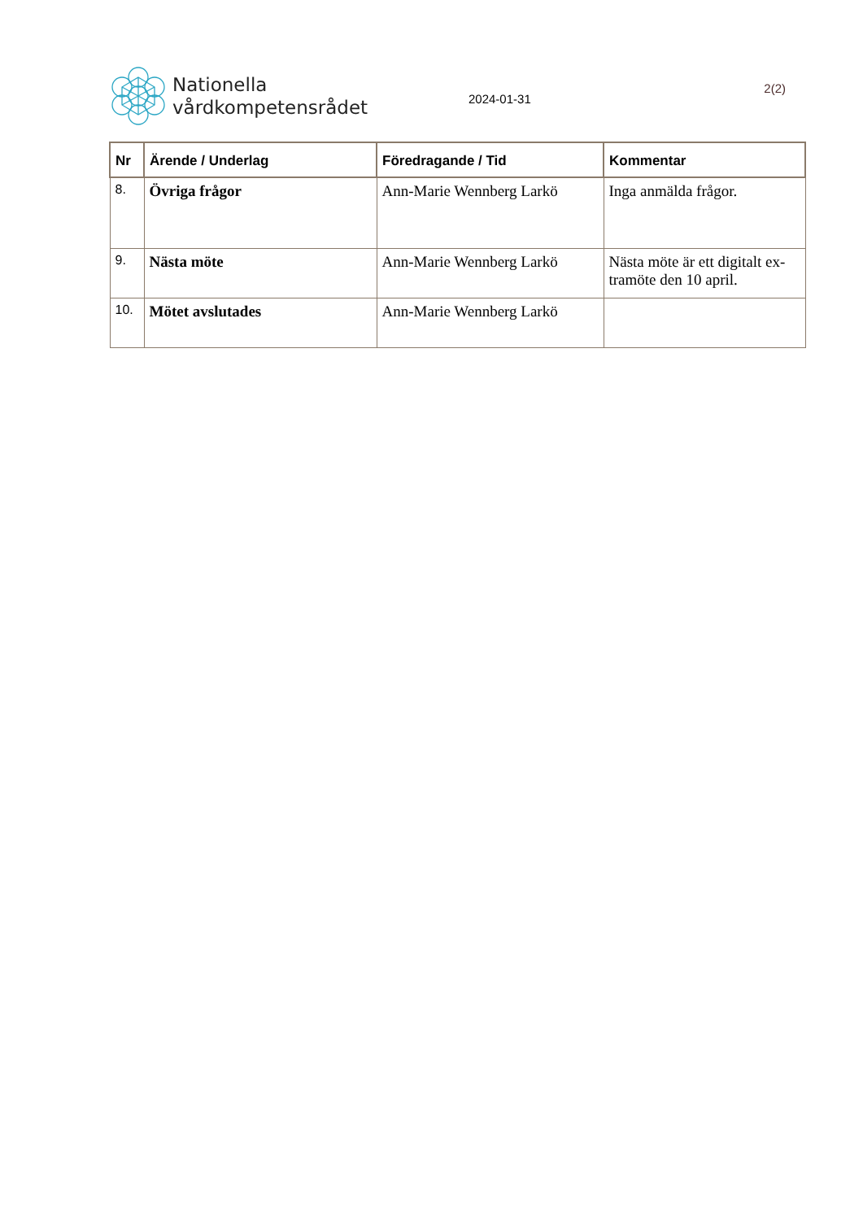Nationella
vårdkompetensrådet
2024-01-31
2(2)
| Nr | Ärende / Underlag | Föredragande / Tid | Kommentar |
| --- | --- | --- | --- |
| 8. | Övriga frågor | Ann-Marie Wennberg Larkö | Inga anmälda frågor. |
| 9. | Nästa möte | Ann-Marie Wennberg Larkö | Nästa möte är ett digitalt ex-tramöte den 10 april. |
| 10. | Mötet avslutades | Ann-Marie Wennberg Larkö | |